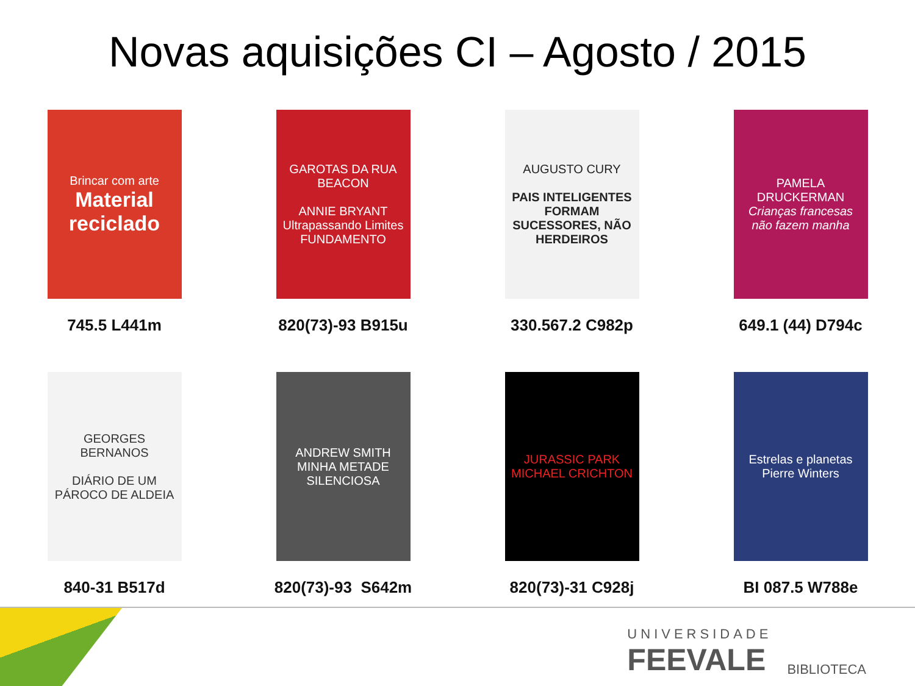Novas aquisições CI – Agosto / 2015
Brincar com arte
Material reciclado
745.5 L441m
GAROTAS DA RUA BEACON
ANNIE BRYANT
Ultrapassando Limites
FUNDAMENTO
820(73)-93 B915u
AUGUSTO CURY
PAIS INTELIGENTES FORMAM SUCESSORES, NÃO HERDEIROS
330.567.2 C982p
PAMELA DRUCKERMAN
Crianças francesas não fazem manha
649.1 (44) D794c
GEORGES BERNANOS
DIÁRIO DE UM PÁROCO DE ALDEIA
840-31 B517d
ANDREW SMITH
MINHA METADE SILENCIOSA
820(73)-93 S642m
JURASSIC PARK
MICHAEL CRICHTON
820(73)-31 C928j
Estrelas e planetas
Pierre Winters
BI 087.5 W788e
UNIVERSIDADE
FEEVALE
BIBLIOTECA